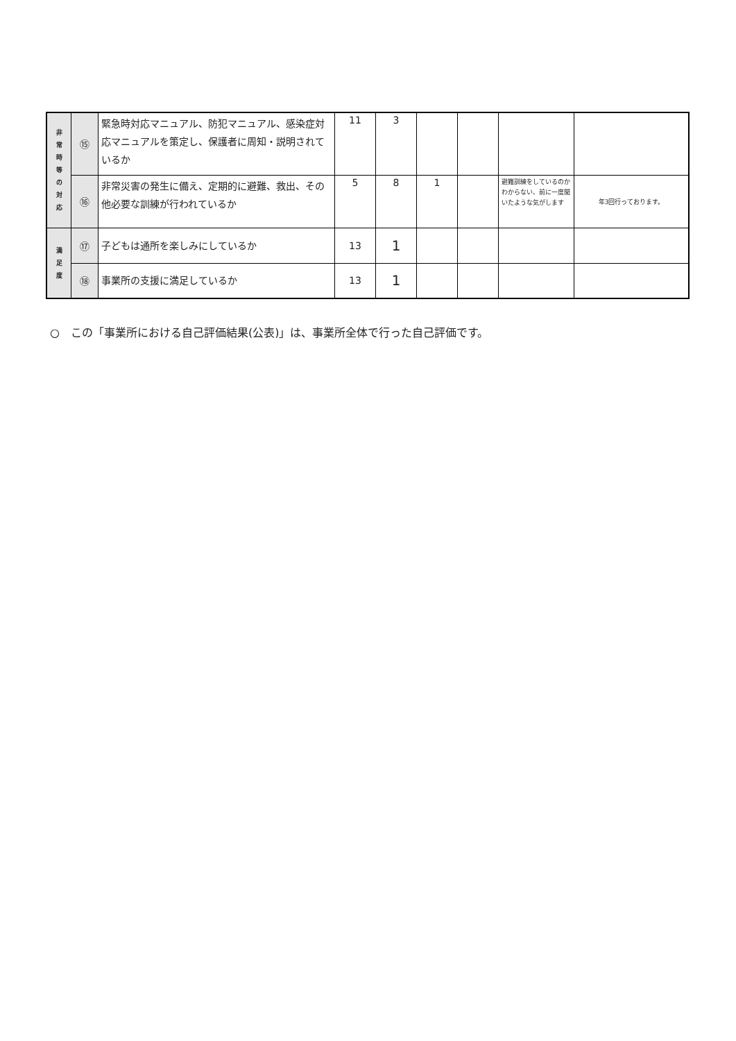| 非 常 時 等 の 対 応 | ⑮ | 緊急時対応マニュアル、防犯マニュアル、感染症対応マニュアルを策定し、保護者に周知・説明されているか | 11 | 3 | | | | |
| | ⑯ | 非常災害の発生に備え、定期的に避難、救出、その他必要な訓練が行われているか | 5 | 8 | 1 | | 避難訓練をしているのかわからない、前に一度聞いたような気がします | 年3回行っております。 |
| 満 足 度 | ⑰ | 子どもは通所を楽しみにしているか | 13 | 1 | | | | |
| | ⑱ | 事業所の支援に満足しているか | 13 | 1 | | | | |
○　この「事業所における自己評価結果(公表)」は、事業所全体で行った自己評価です。